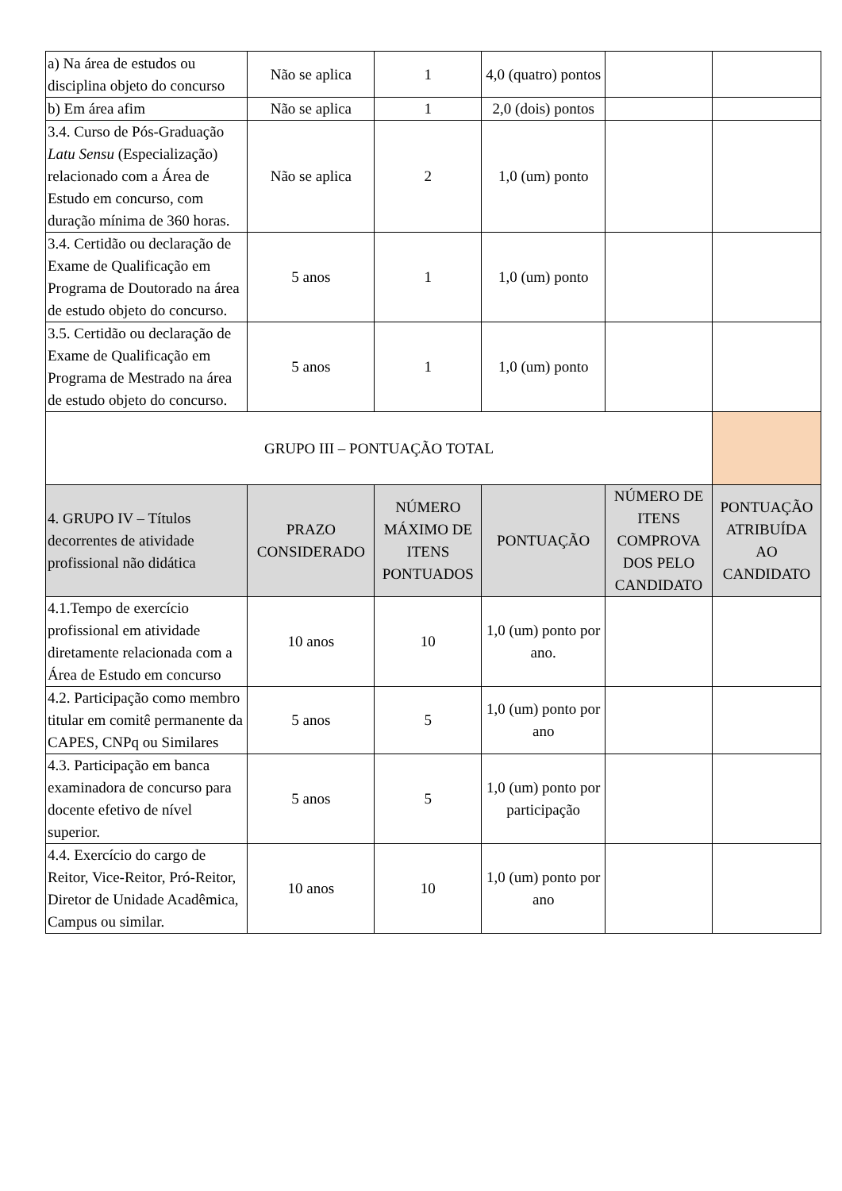| a) Na área de estudos ou disciplina objeto do concurso | Não se aplica | 1 | 4,0 (quatro) pontos | | |
| b) Em área afim | Não se aplica | 1 | 2,0 (dois) pontos | | |
| 3.4. Curso de Pós-Graduação Latu Sensu (Especialização) relacionado com a Área de Estudo em concurso, com duração mínima de 360 horas. | Não se aplica | 2 | 1,0 (um) ponto | | |
| 3.4. Certidão ou declaração de Exame de Qualificação em Programa de Doutorado na área de estudo objeto do concurso. | 5 anos | 1 | 1,0 (um) ponto | | |
| 3.5. Certidão ou declaração de Exame de Qualificação em Programa de Mestrado na área de estudo objeto do concurso. | 5 anos | 1 | 1,0 (um) ponto | | |
| GRUPO III – PONTUAÇÃO TOTAL | | | | | |
| 4. GRUPO IV – Títulos decorrentes de atividade profissional não didática | PRAZO CONSIDERADO | NÚMERO MÁXIMO DE ITENS PONTUADOS | PONTUAÇÃO | NÚMERO DE ITENS COMPROVA DOS PELO CANDIDATO | PONTUAÇÃO ATRIBUÍDA AO CANDIDATO |
| 4.1.Tempo de exercício profissional em atividade diretamente relacionada com a Área de Estudo em concurso | 10 anos | 10 | 1,0 (um) ponto por ano. | | |
| 4.2. Participação como membro titular em comitê permanente da CAPES, CNPq ou Similares | 5 anos | 5 | 1,0 (um) ponto por ano | | |
| 4.3. Participação em banca examinadora de concurso para docente efetivo de nível superior. | 5 anos | 5 | 1,0 (um) ponto por participação | | |
| 4.4. Exercício do cargo de Reitor, Vice-Reitor, Pró-Reitor, Diretor de Unidade Acadêmica, Campus ou similar. | 10 anos | 10 | 1,0 (um) ponto por ano | | |